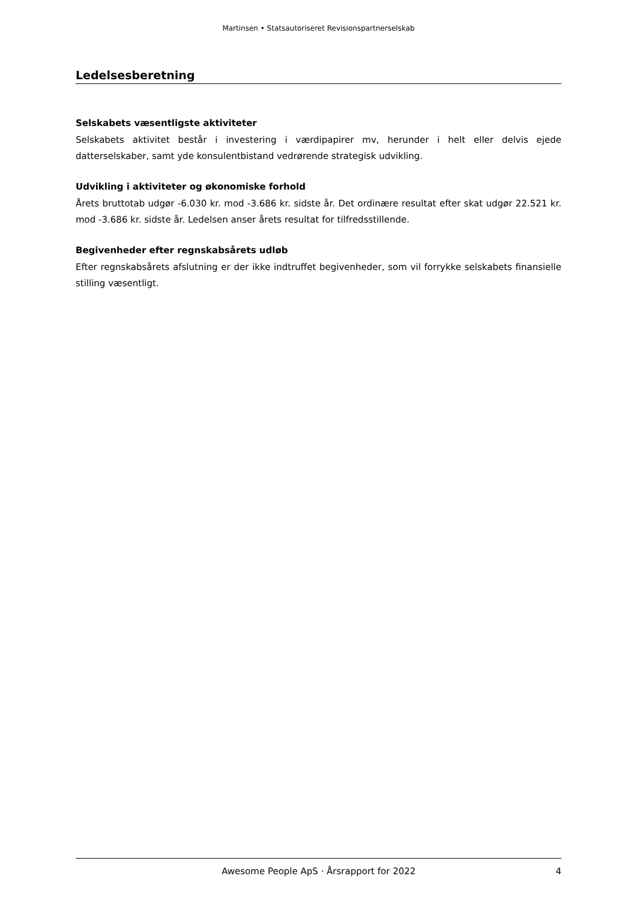Martinsen • Statsautoriseret Revisionspartnerselskab
Ledelsesberetning
Selskabets væsentligste aktiviteter
Selskabets aktivitet består i investering i værdipapirer mv, herunder i helt eller delvis ejede datterselskaber, samt yde konsulentbistand vedrørende strategisk udvikling.
Udvikling i aktiviteter og økonomiske forhold
Årets bruttotab udgør -6.030 kr. mod -3.686 kr. sidste år. Det ordinære resultat efter skat udgør 22.521 kr. mod -3.686 kr. sidste år. Ledelsen anser årets resultat for tilfredsstillende.
Begivenheder efter regnskabsårets udløb
Efter regnskabsårets afslutning er der ikke indtruffet begivenheder, som vil forrykke selskabets finansielle stilling væsentligt.
Awesome People ApS · Årsrapport for 2022 4